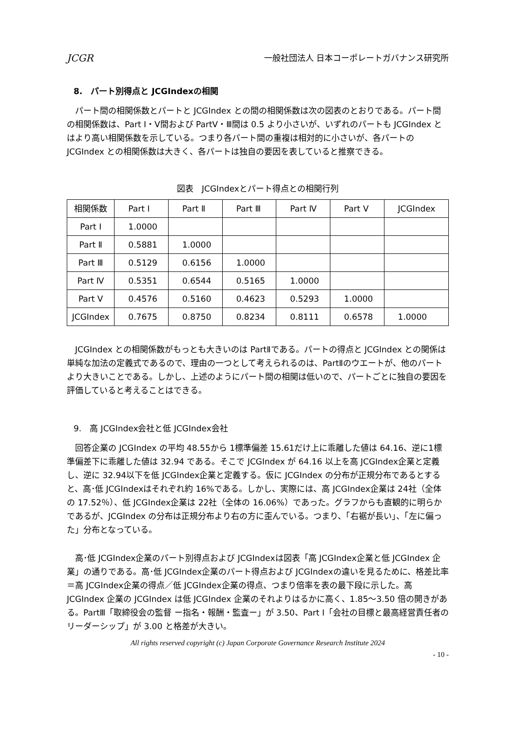JCGR 一般社団法人 日本コーポレートガバナンス研究所
8.　パート別得点と JCGIndexの相関
パート間の相関係数とパートと JCGIndex との間の相関係数は次の図表のとおりである。パート間の相関係数は、Part Ⅰ・Ⅴ間および PartⅤ・Ⅲ間は 0.5 より小さいが、いずれのパートも JCGIndex とはより高い相関係数を示している。つまり各パート間の重複は相対的に小さいが、各パートの JCGIndex との相関係数は大きく、各パートは独自の要因を表していると推察できる。
図表　JCGIndexとパート得点との相関行列
| 相関係数 | Part Ⅰ | Part Ⅱ | Part Ⅲ | Part Ⅳ | Part Ⅴ | JCGIndex |
| --- | --- | --- | --- | --- | --- | --- |
| Part Ⅰ | 1.0000 | | | | | |
| Part Ⅱ | 0.5881 | 1.0000 | | | | |
| Part Ⅲ | 0.5129 | 0.6156 | 1.0000 | | | |
| Part Ⅳ | 0.5351 | 0.6544 | 0.5165 | 1.0000 | | |
| Part Ⅴ | 0.4576 | 0.5160 | 0.4623 | 0.5293 | 1.0000 | |
| JCGIndex | 0.7675 | 0.8750 | 0.8234 | 0.8111 | 0.6578 | 1.0000 |
JCGIndex との相関係数がもっとも大きいのは PartⅡである。パートの得点と JCGIndex との関係は単純な加法の定義式であるので、理由の一つとして考えられるのは、PartⅡのウエートが、他のパートより大きいことである。しかし、上述のようにパート間の相関は低いので、パートごとに独自の要因を評価していると考えることはできる。
9.　高 JCGIndex会社と低 JCGIndex会社
回答企業の JCGIndex の平均 48.55から 1標準偏差 15.61だけ上に乖離した値は 64.16、逆に1標準偏差下に乖離した値は 32.94 である。そこで JCGIndex が 64.16 以上を高 JCGIndex企業と定義し、逆に 32.94以下を低 JCGIndex企業と定義する。仮に JCGIndex の分布が正規分布であるとすると、高･低 JCGIndexはそれぞれ約 16%である。しかし、実際には、高 JCGIndex企業は 24社（全体の 17.52％）、低 JCGIndex企業は 22社（全体の 16.06%）であった。グラフからも直観的に明らかであるが、JCGIndex の分布は正規分布より右の方に歪んでいる。つまり、「右裾が長い」、「左に偏った」分布となっている。
高･低 JCGIndex企業のパート別得点および JCGIndexは図表「高 JCGIndex企業と低 JCGIndex 企業」の通りである。高･低 JCGIndex企業のパート得点および JCGIndexの違いを見るために、格差比率＝高 JCGIndex企業の得点／低 JCGIndex企業の得点、つまり倍率を表の最下段に示した。高 JCGIndex 企業の JCGIndex は低 JCGIndex 企業のそれよりはるかに高く、1.85～3.50 倍の開きがある。PartⅢ「取締役会の監督 ー指名・報酬・監査ー」が 3.50、Part Ⅰ「会社の目標と最高経営責任者のリーダーシップ」が 3.00 と格差が大きい。
All rights reserved copyright (c) Japan Corporate Governance Research Institute 2024
- 10 -